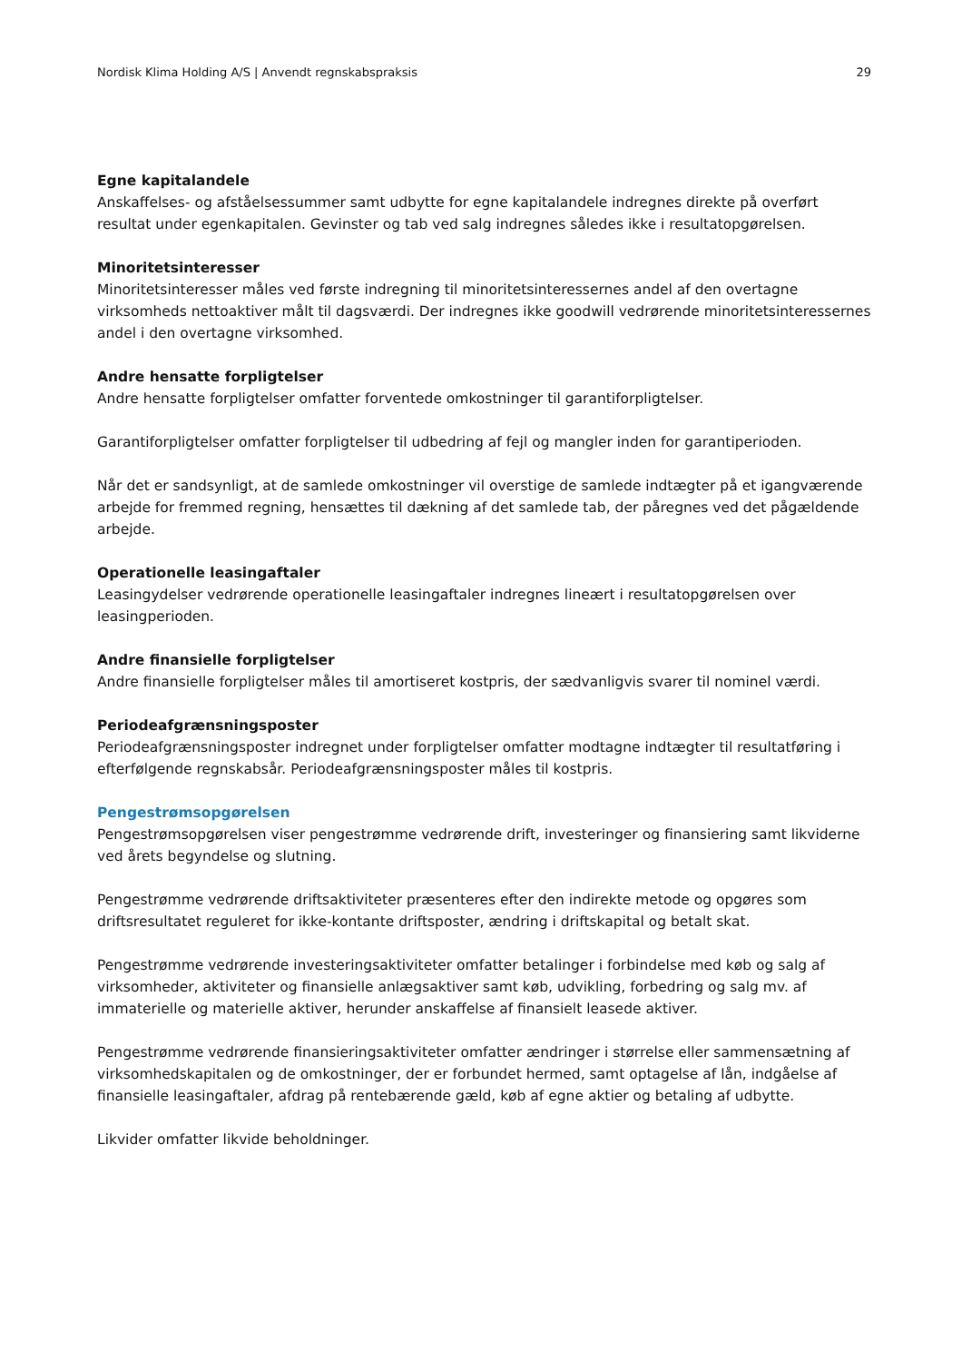Nordisk Klima Holding A/S | Anvendt regnskabspraksis 29
Egne kapitalandele
Anskaffelses- og afståelsessummer samt udbytte for egne kapitalandele indregnes direkte på overført resultat under egenkapitalen. Gevinster og tab ved salg indregnes således ikke i resultatopgørelsen.
Minoritetsinteresser
Minoritetsinteresser måles ved første indregning til minoritetsinteressernes andel af den overtagne virksomheds nettoaktiver målt til dagsværdi. Der indregnes ikke goodwill vedrørende minoritetsinteressernes andel i den overtagne virksomhed.
Andre hensatte forpligtelser
Andre hensatte forpligtelser omfatter forventede omkostninger til garantiforpligtelser.
Garantiforpligtelser omfatter forpligtelser til udbedring af fejl og mangler inden for garantiperioden.
Når det er sandsynligt, at de samlede omkostninger vil overstige de samlede indtægter på et igangværende arbejde for fremmed regning, hensættes til dækning af det samlede tab, der påregnes ved det pågældende arbejde.
Operationelle leasingaftaler
Leasingydelser vedrørende operationelle leasingaftaler indregnes lineært i resultatopgørelsen over leasingperioden.
Andre finansielle forpligtelser
Andre finansielle forpligtelser måles til amortiseret kostpris, der sædvanligvis svarer til nominel værdi.
Periodeafgrænsningsposter
Periodeafgrænsningsposter indregnet under forpligtelser omfatter modtagne indtægter til resultatføring i efterfølgende regnskabsår. Periodeafgrænsningsposter måles til kostpris.
Pengestrømsopgørelsen
Pengestrømsopgørelsen viser pengestrømme vedrørende drift, investeringer og finansiering samt likviderne ved årets begyndelse og slutning.
Pengestrømme vedrørende driftsaktiviteter præsenteres efter den indirekte metode og opgøres som driftsresultatet reguleret for ikke-kontante driftsposter, ændring i driftskapital og betalt skat.
Pengestrømme vedrørende investeringsaktiviteter omfatter betalinger i forbindelse med køb og salg af virksomheder, aktiviteter og finansielle anlægsaktiver samt køb, udvikling, forbedring og salg mv. af immaterielle og materielle aktiver, herunder anskaffelse af finansielt leasede aktiver.
Pengestrømme vedrørende finansieringsaktiviteter omfatter ændringer i størrelse eller sammensætning af virksomhedskapitalen og de omkostninger, der er forbundet hermed, samt optagelse af lån, indgåelse af finansielle leasingaftaler, afdrag på rentebærende gæld, køb af egne aktier og betaling af udbytte.
Likvider omfatter likvide beholdninger.